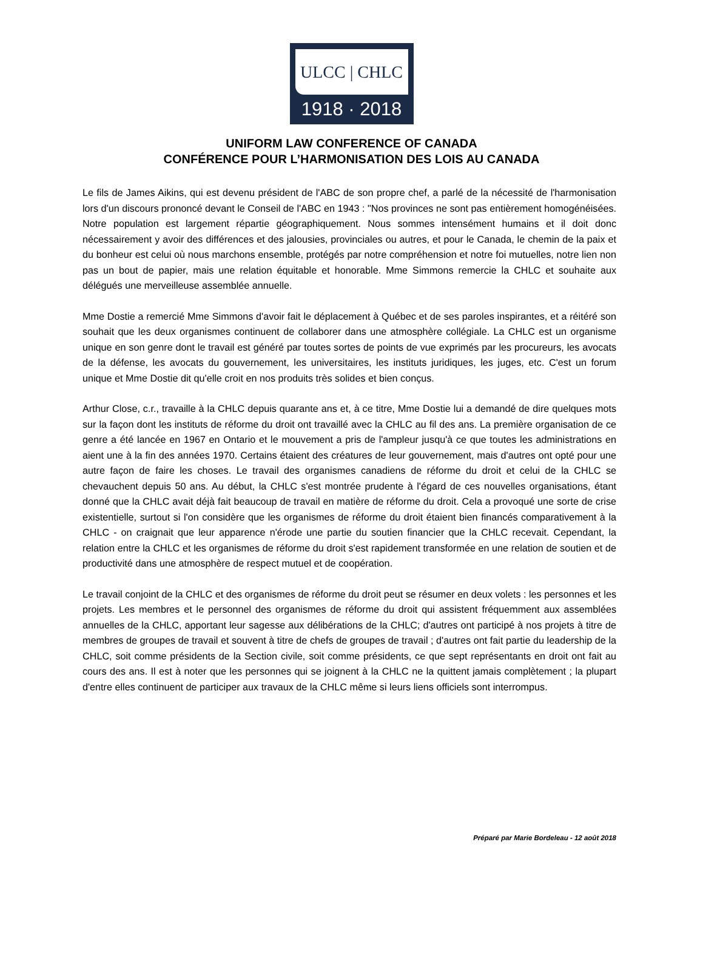ULCC | CHLC
1918 · 2018
UNIFORM LAW CONFERENCE OF CANADA
CONFÉRENCE POUR L’HARMONISATION DES LOIS AU CANADA
Le fils de James Aikins, qui est devenu président de l'ABC de son propre chef, a parlé de la nécessité de l'harmonisation lors d'un discours prononcé devant le Conseil de l'ABC en 1943 : "Nos provinces ne sont pas entièrement homogénéisées. Notre population est largement répartie géographiquement. Nous sommes intensément humains et il doit donc nécessairement y avoir des différences et des jalousies, provinciales ou autres, et pour le Canada, le chemin de la paix et du bonheur est celui où nous marchons ensemble, protégés par notre compréhension et notre foi mutuelles, notre lien non pas un bout de papier, mais une relation équitable et honorable. Mme Simmons remercie la CHLC et souhaite aux délégués une merveilleuse assemblée annuelle.
Mme Dostie a remercié Mme Simmons d'avoir fait le déplacement à Québec et de ses paroles inspirantes, et a réitéré son souhait que les deux organismes continuent de collaborer dans une atmosphère collégiale. La CHLC est un organisme unique en son genre dont le travail est généré par toutes sortes de points de vue exprimés par les procureurs, les avocats de la défense, les avocats du gouvernement, les universitaires, les instituts juridiques, les juges, etc. C'est un forum unique et Mme Dostie dit qu'elle croit en nos produits très solides et bien conçus.
Arthur Close, c.r., travaille à la CHLC depuis quarante ans et, à ce titre, Mme Dostie lui a demandé de dire quelques mots sur la façon dont les instituts de réforme du droit ont travaillé avec la CHLC au fil des ans. La première organisation de ce genre a été lancée en 1967 en Ontario et le mouvement a pris de l'ampleur jusqu'à ce que toutes les administrations en aient une à la fin des années 1970. Certains étaient des créatures de leur gouvernement, mais d'autres ont opté pour une autre façon de faire les choses. Le travail des organismes canadiens de réforme du droit et celui de la CHLC se chevauchent depuis 50 ans. Au début, la CHLC s'est montrée prudente à l'égard de ces nouvelles organisations, étant donné que la CHLC avait déjà fait beaucoup de travail en matière de réforme du droit. Cela a provoqué une sorte de crise existentielle, surtout si l'on considère que les organismes de réforme du droit étaient bien financés comparativement à la CHLC - on craignait que leur apparence n'érode une partie du soutien financier que la CHLC recevait. Cependant, la relation entre la CHLC et les organismes de réforme du droit s'est rapidement transformée en une relation de soutien et de productivité dans une atmosphère de respect mutuel et de coopération.
Le travail conjoint de la CHLC et des organismes de réforme du droit peut se résumer en deux volets : les personnes et les projets. Les membres et le personnel des organismes de réforme du droit qui assistent fréquemment aux assemblées annuelles de la CHLC, apportant leur sagesse aux délibérations de la CHLC; d'autres ont participé à nos projets à titre de membres de groupes de travail et souvent à titre de chefs de groupes de travail ; d'autres ont fait partie du leadership de la CHLC, soit comme présidents de la Section civile, soit comme présidents, ce que sept représentants en droit ont fait au cours des ans. Il est à noter que les personnes qui se joignent à la CHLC ne la quittent jamais complètement ; la plupart d'entre elles continuent de participer aux travaux de la CHLC même si leurs liens officiels sont interrompus.
Préparé par Marie Bordeleau - 12 août 2018